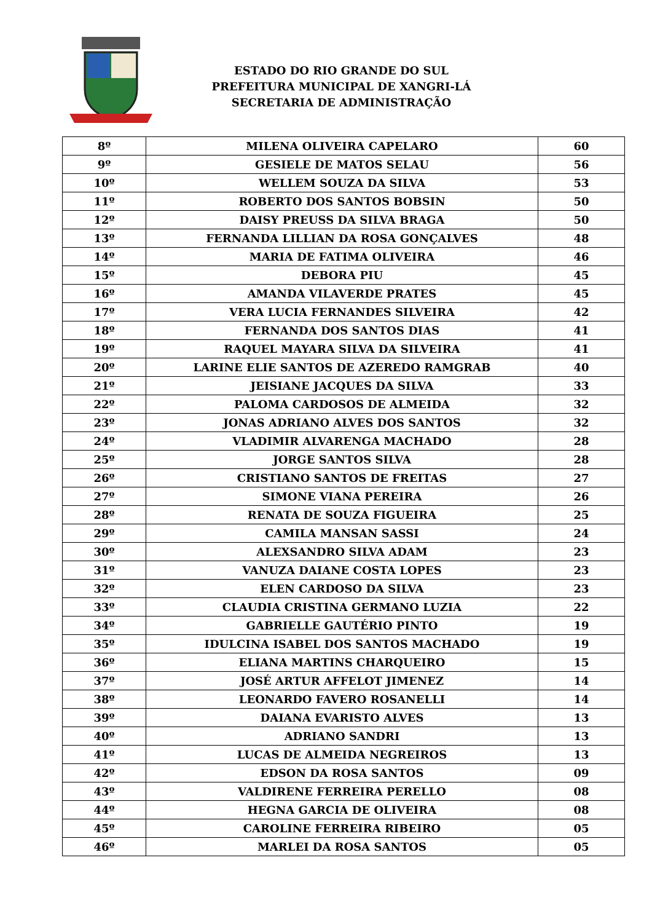ESTADO DO RIO GRANDE DO SUL
PREFEITURA MUNICIPAL DE XANGRI-LÁ
SECRETARIA DE ADMINISTRAÇÃO
| 8º | MILENA OLIVEIRA CAPELARO | 60 |
| 9º | GESIELE DE MATOS SELAU | 56 |
| 10º | WELLEM SOUZA DA SILVA | 53 |
| 11º | ROBERTO DOS SANTOS BOBSIN | 50 |
| 12º | DAISY PREUSS DA SILVA BRAGA | 50 |
| 13º | FERNANDA LILLIAN DA ROSA GONÇALVES | 48 |
| 14º | MARIA DE FATIMA OLIVEIRA | 46 |
| 15º | DEBORA PIU | 45 |
| 16º | AMANDA VILAVERDE PRATES | 45 |
| 17º | VERA LUCIA FERNANDES SILVEIRA | 42 |
| 18º | FERNANDA DOS SANTOS DIAS | 41 |
| 19º | RAQUEL MAYARA SILVA DA SILVEIRA | 41 |
| 20º | LARINE ELIE SANTOS DE AZEREDO RAMGRAB | 40 |
| 21º | JEISIANE JACQUES DA SILVA | 33 |
| 22º | PALOMA CARDOSOS DE ALMEIDA | 32 |
| 23º | JONAS ADRIANO ALVES DOS SANTOS | 32 |
| 24º | VLADIMIR ALVARENGA MACHADO | 28 |
| 25º | JORGE SANTOS SILVA | 28 |
| 26º | CRISTIANO SANTOS DE FREITAS | 27 |
| 27º | SIMONE VIANA PEREIRA | 26 |
| 28º | RENATA DE SOUZA FIGUEIRA | 25 |
| 29º | CAMILA MANSAN SASSI | 24 |
| 30º | ALEXSANDRO SILVA ADAM | 23 |
| 31º | VANUZA DAIANE COSTA LOPES | 23 |
| 32º | ELEN CARDOSO DA SILVA | 23 |
| 33º | CLAUDIA CRISTINA GERMANO LUZIA | 22 |
| 34º | GABRIELLE GAUTÉRIO PINTO | 19 |
| 35º | IDULCINA ISABEL DOS SANTOS MACHADO | 19 |
| 36º | ELIANA MARTINS CHARQUEIRO | 15 |
| 37º | JOSÉ ARTUR AFFELOT JIMENEZ | 14 |
| 38º | LEONARDO FAVERO ROSANELLI | 14 |
| 39º | DAIANA EVARISTO ALVES | 13 |
| 40º | ADRIANO SANDRI | 13 |
| 41º | LUCAS DE ALMEIDA NEGREIROS | 13 |
| 42º | EDSON DA ROSA SANTOS | 09 |
| 43º | VALDIRENE FERREIRA PERELLO | 08 |
| 44º | HEGNA GARCIA DE OLIVEIRA | 08 |
| 45º | CAROLINE FERREIRA RIBEIRO | 05 |
| 46º | MARLEI DA ROSA SANTOS | 05 |